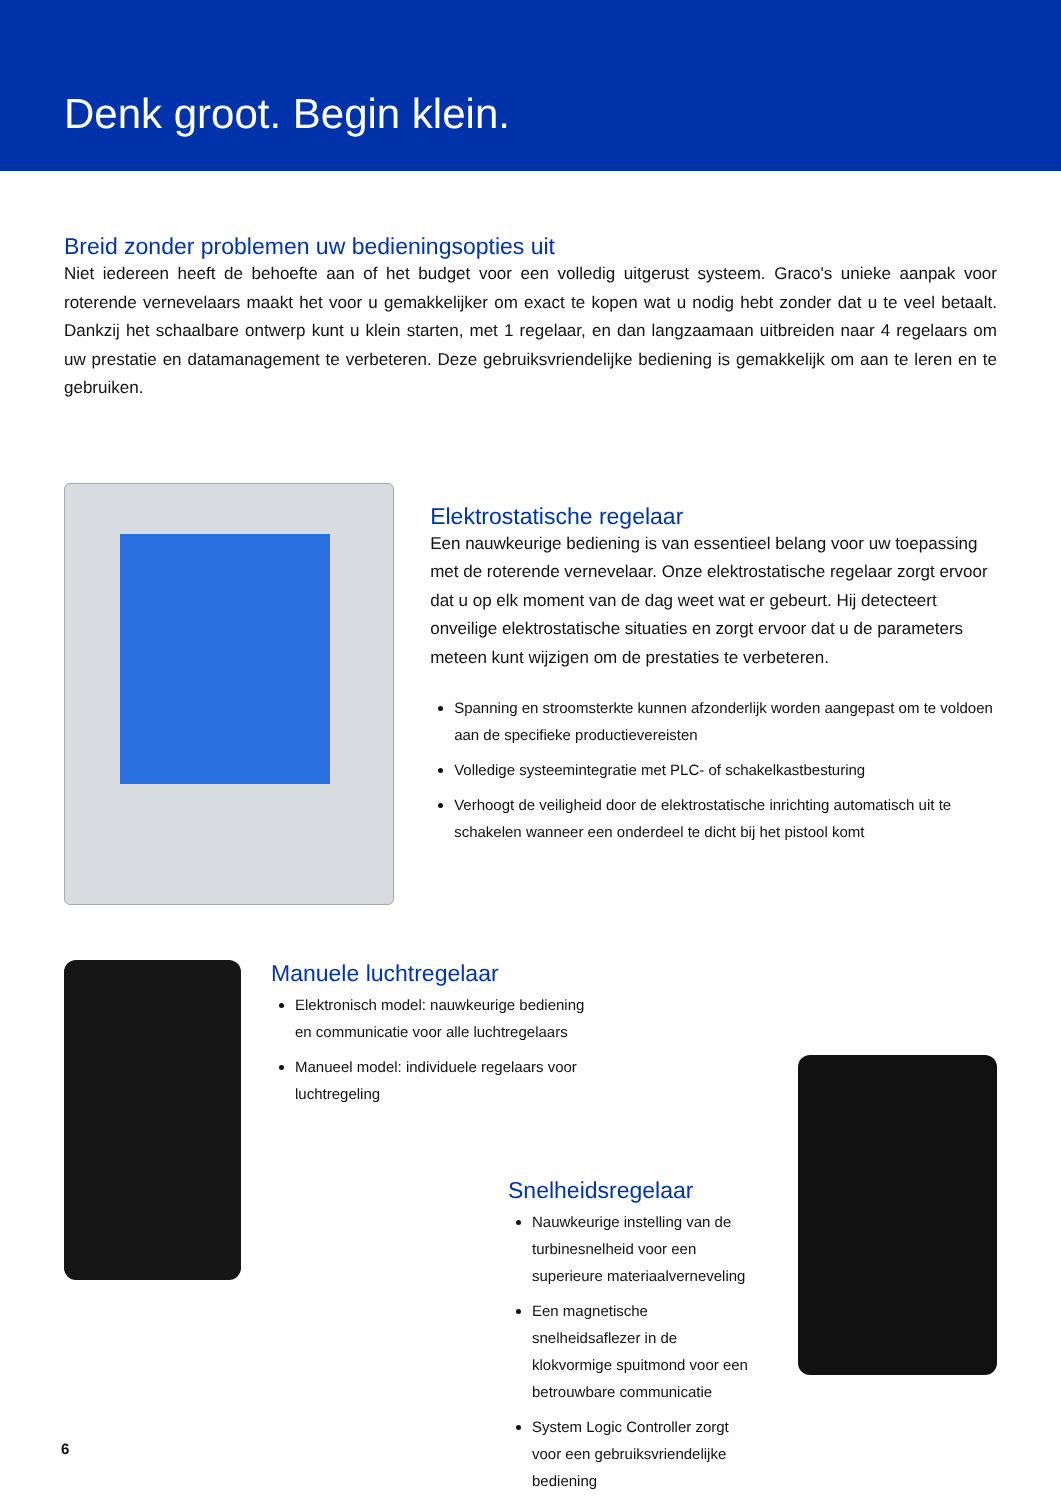Denk groot. Begin klein.
Breid zonder problemen uw bedieningsopties uit
Niet iedereen heeft de behoefte aan of het budget voor een volledig uitgerust systeem. Graco's unieke aanpak voor roterende vernevelaars maakt het voor u gemakkelijker om exact te kopen wat u nodig hebt zonder dat u te veel betaalt. Dankzij het schaalbare ontwerp kunt u klein starten, met 1 regelaar, en dan langzaamaan uitbreiden naar 4 regelaars om uw prestatie en datamanagement te verbeteren. Deze gebruiksvriendelijke bediening is gemakkelijk om aan te leren en te gebruiken.
Elektrostatische regelaar
Een nauwkeurige bediening is van essentieel belang voor uw toepassing met de roterende vernevelaar. Onze elektrostatische regelaar zorgt ervoor dat u op elk moment van de dag weet wat er gebeurt. Hij detecteert onveilige elektrostatische situaties en zorgt ervoor dat u de parameters meteen kunt wijzigen om de prestaties te verbeteren.
Spanning en stroomsterkte kunnen afzonderlijk worden aangepast om te voldoen aan de specifieke productievereisten
Volledige systeemintegratie met PLC- of schakelkastbesturing
Verhoogt de veiligheid door de elektrostatische inrichting automatisch uit te schakelen wanneer een onderdeel te dicht bij het pistool komt
Manuele luchtregelaar
Elektronisch model: nauwkeurige bediening en communicatie voor alle luchtregelaars
Manueel model: individuele regelaars voor luchtregeling
Snelheidsregelaar
Nauwkeurige instelling van de turbinesnelheid voor een superieure materiaalverneveling
Een magnetische snelheidsaflezer in de klokvormige spuitmond voor een betrouwbare communicatie
System Logic Controller zorgt voor een gebruiksvriendelijke bediening
6